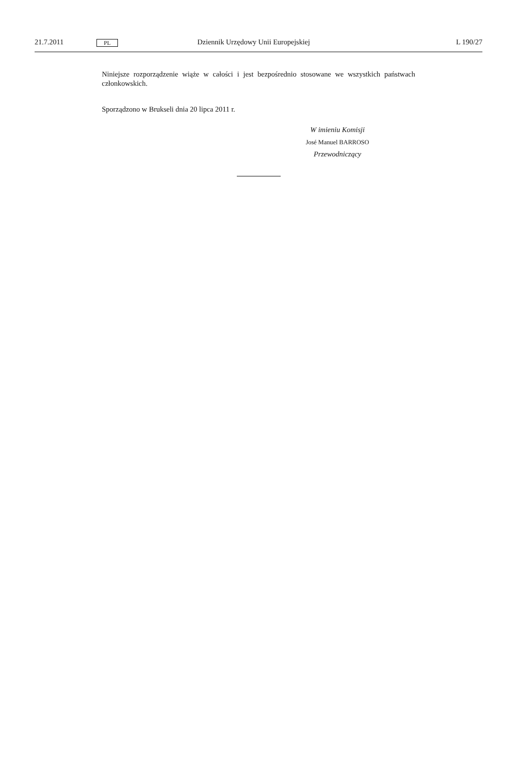21.7.2011 PL Dziennik Urzędowy Unii Europejskiej L 190/27
Niniejsze rozporządzenie wiąże w całości i jest bezpośrednio stosowane we wszystkich państwach członkowskich.
Sporządzono w Brukseli dnia 20 lipca 2011 r.
W imieniu Komisji
José Manuel BARROSO
Przewodniczący